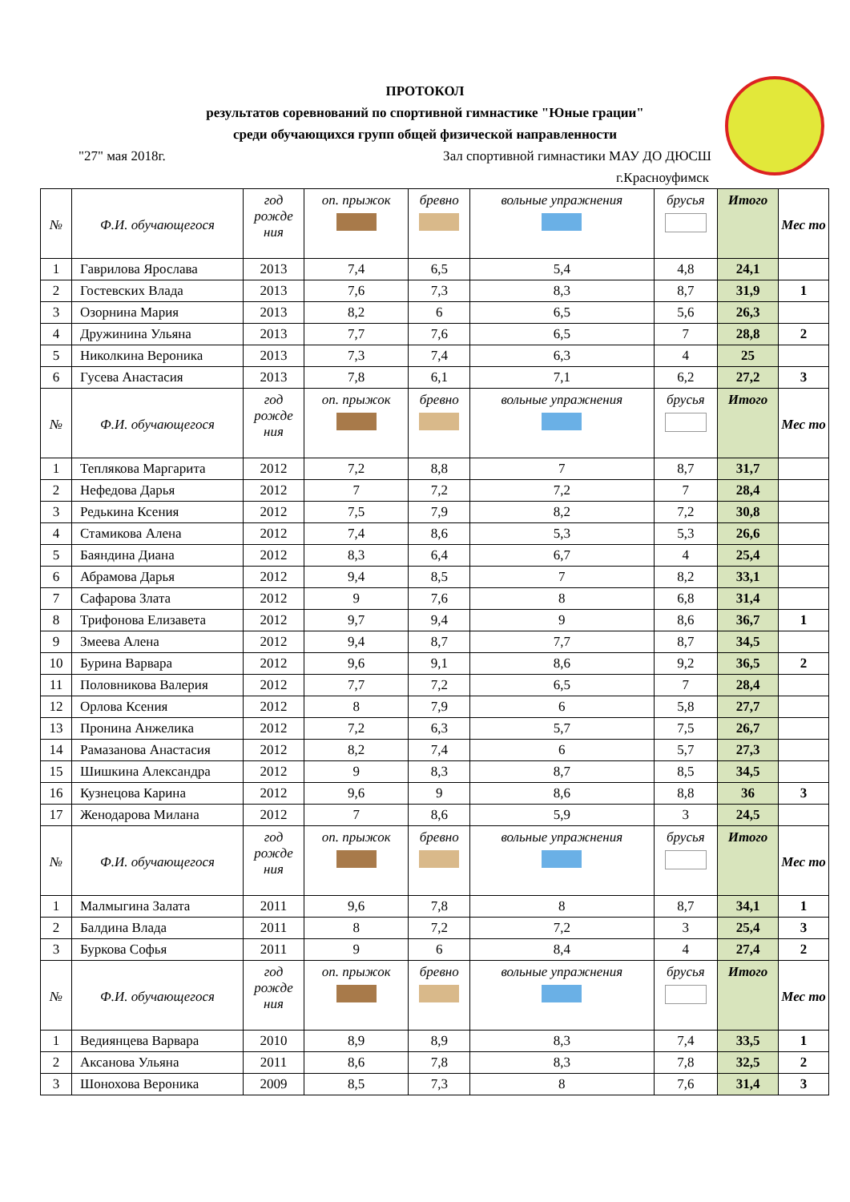ПРОТОКОЛ
результатов соревнований по спортивной гимнастике "Юные грации"
среди обучающихся групп общей физической направленности
"27" мая 2018г. Зал спортивной гимнастики МАУ ДО ДЮСШ
г.Красноуфимск
| № | Ф.И. обучающегося | год рожде ния | оп. прыжок | бревно | вольные упражнения | брусья | Итого | Мес то |
| --- | --- | --- | --- | --- | --- | --- | --- | --- |
| 1 | Гаврилова Ярослава | 2013 | 7,4 | 6,5 | 5,4 | 4,8 | 24,1 | |
| 2 | Гостевских Влада | 2013 | 7,6 | 7,3 | 8,3 | 8,7 | 31,9 | 1 |
| 3 | Озорнина Мария | 2013 | 8,2 | 6 | 6,5 | 5,6 | 26,3 | |
| 4 | Дружинина Ульяна | 2013 | 7,7 | 7,6 | 6,5 | 7 | 28,8 | 2 |
| 5 | Николкина Вероника | 2013 | 7,3 | 7,4 | 6,3 | 4 | 25 | |
| 6 | Гусева Анастасия | 2013 | 7,8 | 6,1 | 7,1 | 6,2 | 27,2 | 3 |
| № | Ф.И. обучающегося | год рожде ния | оп. прыжок | бревно | вольные упражнения | брусья | Итого | Мес то |
| 1 | Теплякова Маргарита | 2012 | 7,2 | 8,8 | 7 | 8,7 | 31,7 | |
| 2 | Нефедова Дарья | 2012 | 7 | 7,2 | 7,2 | 7 | 28,4 | |
| 3 | Редькина Ксения | 2012 | 7,5 | 7,9 | 8,2 | 7,2 | 30,8 | |
| 4 | Стамикова Алена | 2012 | 7,4 | 8,6 | 5,3 | 5,3 | 26,6 | |
| 5 | Баяндина Диана | 2012 | 8,3 | 6,4 | 6,7 | 4 | 25,4 | |
| 6 | Абрамова Дарья | 2012 | 9,4 | 8,5 | 7 | 8,2 | 33,1 | |
| 7 | Сафарова Злата | 2012 | 9 | 7,6 | 8 | 6,8 | 31,4 | |
| 8 | Трифонова Елизавета | 2012 | 9,7 | 9,4 | 9 | 8,6 | 36,7 | 1 |
| 9 | Змеева Алена | 2012 | 9,4 | 8,7 | 7,7 | 8,7 | 34,5 | |
| 10 | Бурина Варвара | 2012 | 9,6 | 9,1 | 8,6 | 9,2 | 36,5 | 2 |
| 11 | Половникова Валерия | 2012 | 7,7 | 7,2 | 6,5 | 7 | 28,4 | |
| 12 | Орлова Ксения | 2012 | 8 | 7,9 | 6 | 5,8 | 27,7 | |
| 13 | Пронина Анжелика | 2012 | 7,2 | 6,3 | 5,7 | 7,5 | 26,7 | |
| 14 | Рамазанова Анастасия | 2012 | 8,2 | 7,4 | 6 | 5,7 | 27,3 | |
| 15 | Шишкина Александра | 2012 | 9 | 8,3 | 8,7 | 8,5 | 34,5 | |
| 16 | Кузнецова Карина | 2012 | 9,6 | 9 | 8,6 | 8,8 | 36 | 3 |
| 17 | Женодарова Милана | 2012 | 7 | 8,6 | 5,9 | 3 | 24,5 | |
| № | Ф.И. обучающегося | год рожде ния | оп. прыжок | бревно | вольные упражнения | брусья | Итого | Мес то |
| 1 | Малмыгина Залата | 2011 | 9,6 | 7,8 | 8 | 8,7 | 34,1 | 1 |
| 2 | Балдина Влада | 2011 | 8 | 7,2 | 7,2 | 3 | 25,4 | 3 |
| 3 | Буркова Софья | 2011 | 9 | 6 | 8,4 | 4 | 27,4 | 2 |
| № | Ф.И. обучающегося | год рожде ния | оп. прыжок | бревно | вольные упражнения | брусья | Итого | Мес то |
| 1 | Ведиянцева Варвара | 2010 | 8,9 | 8,9 | 8,3 | 7,4 | 33,5 | 1 |
| 2 | Аксанова Ульяна | 2011 | 8,6 | 7,8 | 8,3 | 7,8 | 32,5 | 2 |
| 3 | Шонохова Вероника | 2009 | 8,5 | 7,3 | 8 | 7,6 | 31,4 | 3 |